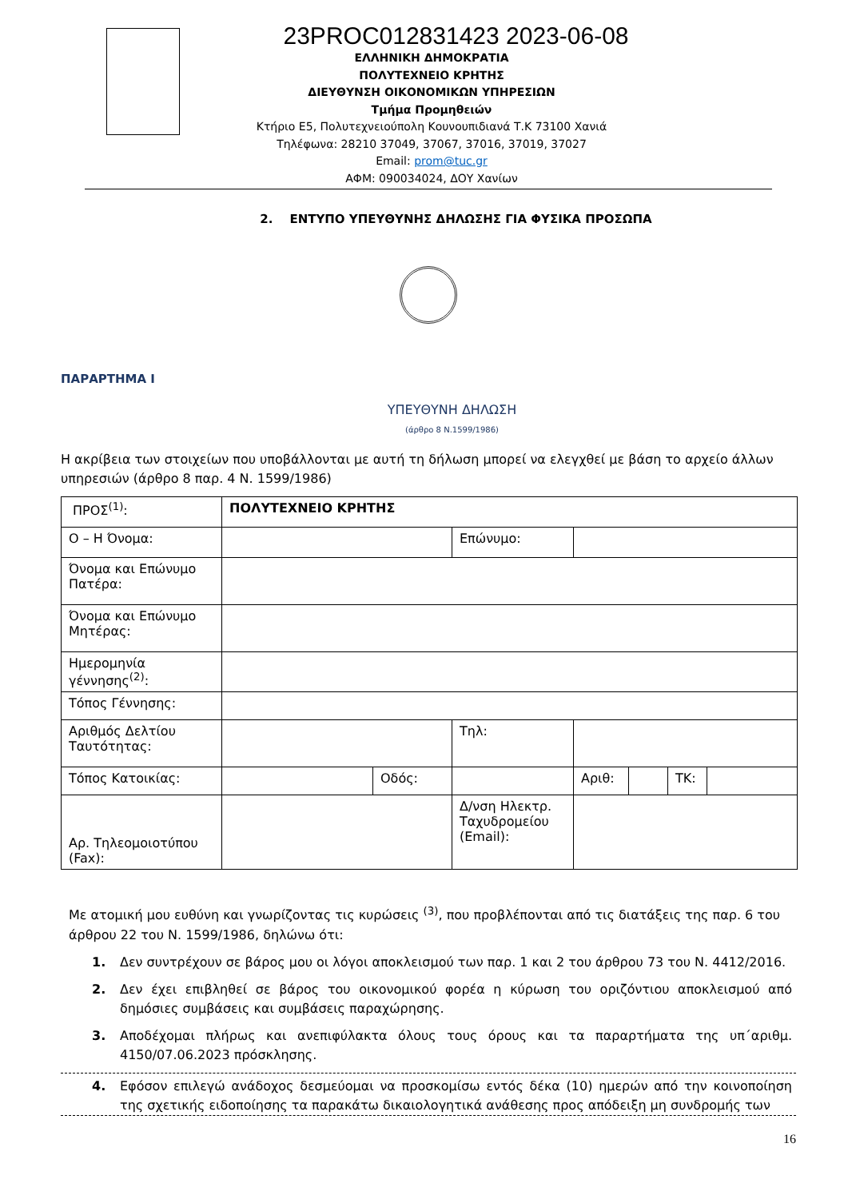23PROC012831423 2023-06-08
ΕΛΛΗΝΙΚΗ ΔΗΜΟΚΡΑΤΙΑ
ΠΟΛΥΤΕΧΝΕΙΟ ΚΡΗΤΗΣ
ΔΙΕΥΘΥΝΣΗ ΟΙΚΟΝΟΜΙΚΩΝ ΥΠΗΡΕΣΙΩΝ
Τμήμα Προμηθειών
Κτήριο Ε5, Πολυτεχνειούπολη Κουνουπιδιανά Τ.Κ 73100 Χανιά
Τηλέφωνα: 28210 37049, 37067, 37016, 37019, 37027
Email: prom@tuc.gr
ΑΦΜ: 090034024, ΔΟΥ Χανίων
2. ΕΝΤΥΠΟ ΥΠΕΥΘΥΝΗΣ ΔΗΛΩΣΗΣ ΓΙΑ ΦΥΣΙΚΑ ΠΡΟΣΩΠΑ
ΠΑΡΑΡΤΗΜΑ Ι
ΥΠΕΥΘΥΝΗ ΔΗΛΩΣΗ
(άρθρο 8 Ν.1599/1986)
Η ακρίβεια των στοιχείων που υποβάλλονται με αυτή τη δήλωση μπορεί να ελεγχθεί με βάση το αρχείο άλλων υπηρεσιών (άρθρο 8 παρ. 4 Ν. 1599/1986)
| ΠΡΟΣ<sup>(1)</sup>: | ΠΟΛΥΤΕΧΝΕΙΟ ΚΡΗΤΗΣ | | | | | | |
| Ο – Η Όνομα: | | | Επώνυμο: | | | | |
| Όνομα και Επώνυμο Πατέρα: | | | | | | | |
| Όνομα και Επώνυμο Μητέρας: | | | | | | | |
| Ημερομηνία γέννησης<sup>(2)</sup>: | | | | | | | |
| Τόπος Γέννησης: | | | | | | | |
| Αριθμός Δελτίου Ταυτότητας: | | | Τηλ: | | | | |
| Τόπος Κατοικίας: | | Οδός: | | Αριθ: | | ΤΚ: | |
| Αρ. Τηλεομοιοτύπου (Fax): | | | Δ/νση Ηλεκτρ. Ταχυδρομείου (Email): | | | | |
Με ατομική μου ευθύνη και γνωρίζοντας τις κυρώσεις <sup>(3)</sup>, που προβλέπονται από τις διατάξεις της παρ. 6 του άρθρου 22 του Ν. 1599/1986, δηλώνω ότι:
1. Δεν συντρέχουν σε βάρος μου οι λόγοι αποκλεισμού των παρ. 1 και 2 του άρθρου 73 του Ν. 4412/2016.
2. Δεν έχει επιβληθεί σε βάρος του οικονομικού φορέα η κύρωση του οριζόντιου αποκλεισμού από δημόσιες συμβάσεις και συμβάσεις παραχώρησης.
3. Αποδέχομαι πλήρως και ανεπιφύλακτα όλους τους όρους και τα παραρτήματα της υπ΄αριθμ. 4150/07.06.2023 πρόσκλησης.
4. Εφόσον επιλεγώ ανάδοχος δεσμεύομαι να προσκομίσω εντός δέκα (10) ημερών από την κοινοποίηση της σχετικής ειδοποίησης τα παρακάτω δικαιολογητικά ανάθεσης προς απόδειξη μη συνδρομής των
16